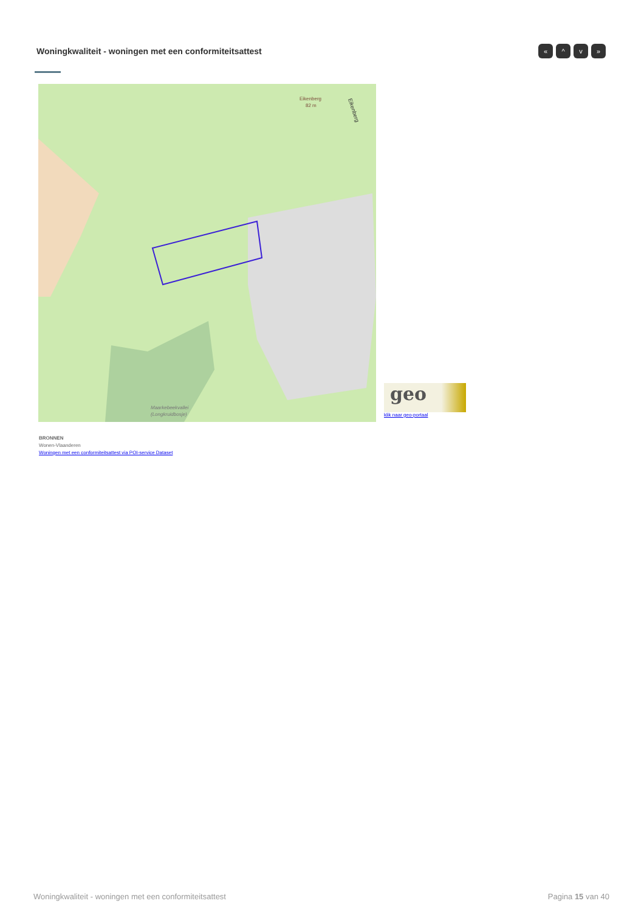Woningkwaliteit - woningen met een conformiteitsattest
« ^ v »
Eikenberg
82 m
Maarkebeekvallei
(Longkruidbosje)
Eikenberg
geo
klik naar geo-portaal
BRONNEN
Wonen-Vlaanderen
Woningen met een conformiteitsattest via POI-service Dataset
Woningkwaliteit - woningen met een conformiteitsattest
Pagina 15 van 40